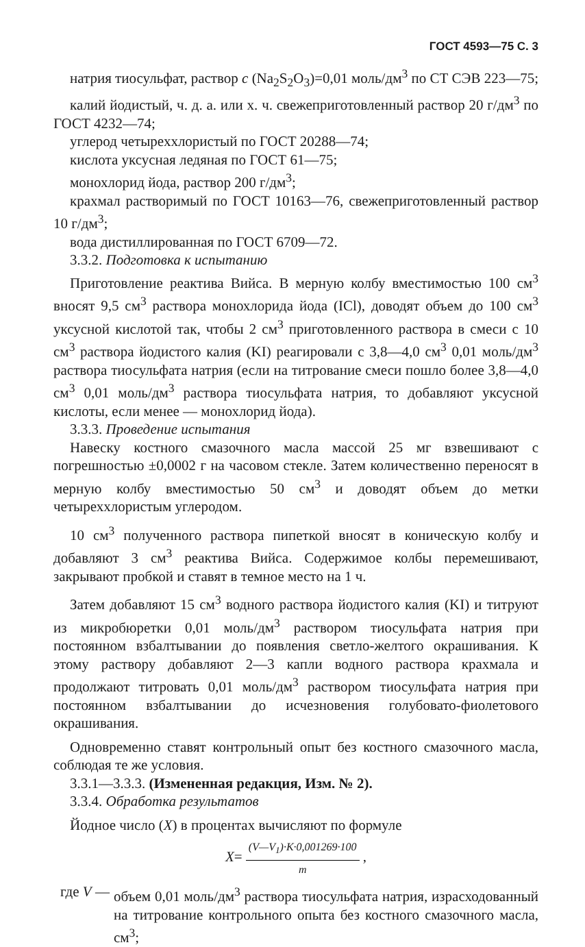ГОСТ 4593—75 С. 3
натрия тиосульфат, раствор с (Na<sub>2</sub>S<sub>2</sub>O<sub>3</sub>)=0,01 моль/дм<sup>3</sup> по СТ СЭВ 223—75;
калий йодистый, ч. д. а. или х. ч. свежеприготовленный раствор 20 г/дм<sup>3</sup> по ГОСТ 4232—74;
углерод четыреххлористый по ГОСТ 20288—74;
кислота уксусная ледяная по ГОСТ 61—75;
монохлорид йода, раствор 200 г/дм<sup>3</sup>;
крахмал растворимый по ГОСТ 10163—76, свежеприготовленный раствор 10 г/дм<sup>3</sup>;
вода дистиллированная по ГОСТ 6709—72.
3.3.2. Подготовка к испытанию
Приготовление реактива Вийса. В мерную колбу вместимостью 100 см<sup>3</sup> вносят 9,5 см<sup>3</sup> раствора монохлорида йода (ICl), доводят объем до 100 см<sup>3</sup> уксусной кислотой так, чтобы 2 см<sup>3</sup> приготовленного раствора в смеси с 10 см<sup>3</sup> раствора йодистого калия (KI) реагировали с 3,8—4,0 см<sup>3</sup> 0,01 моль/дм<sup>3</sup> раствора тиосульфата натрия (если на титрование смеси пошло более 3,8—4,0 см<sup>3</sup> 0,01 моль/дм<sup>3</sup> раствора тиосульфата натрия, то добавляют уксусной кислоты, если менее — монохлорид йода).
3.3.3. Проведение испытания
Навеску костного смазочного масла массой 25 мг взвешивают с погрешностью ±0,0002 г на часовом стекле. Затем количественно переносят в мерную колбу вместимостью 50 см<sup>3</sup> и доводят объем до метки четыреххлористым углеродом.
10 см<sup>3</sup> полученного раствора пипеткой вносят в коническую колбу и добавляют 3 см<sup>3</sup> реактива Вийса. Содержимое колбы перемешивают, закрывают пробкой и ставят в темное место на 1 ч.
Затем добавляют 15 см<sup>3</sup> водного раствора йодистого калия (KI) и титруют из микробюретки 0,01 моль/дм<sup>3</sup> раствором тиосульфата натрия при постоянном взбалтывании до появления светло-желтого окрашивания. К этому раствору добавляют 2—3 капли водного раствора крахмала и продолжают титровать 0,01 моль/дм<sup>3</sup> раствором тиосульфата натрия при постоянном взбалтывании до исчезновения голубовато-фиолетового окрашивания.
Одновременно ставят контрольный опыт без костного смазочного масла, соблюдая те же условия.
3.3.1—3.3.3. (Измененная редакция, Изм. № 2).
3.3.4. Обработка результатов
Йодное число (X) в процентах вычисляют по формуле
X= (V—V<sub>1</sub>)·K·0,001269·100 m ,
где V — объем 0,01 моль/дм<sup>3</sup> раствора тиосульфата натрия, израсходованный на титрование контрольного опыта без костного смазочного масла, см<sup>3</sup>;